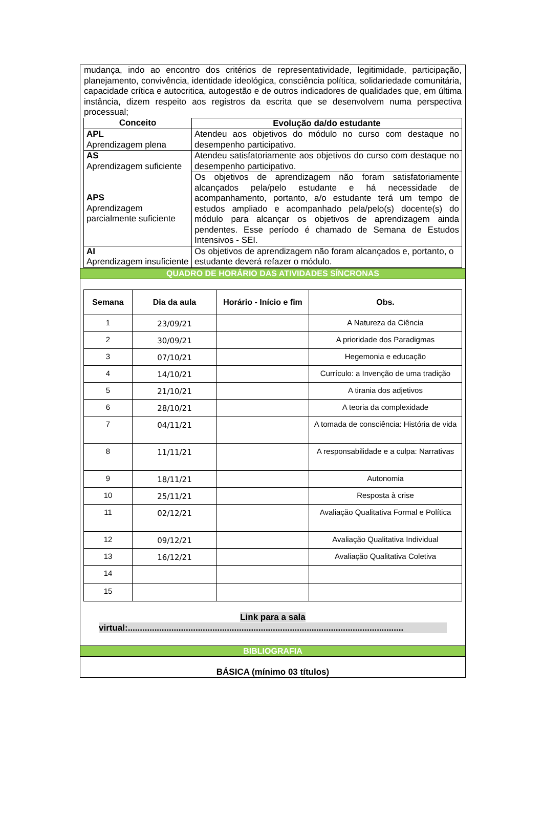mudança, indo ao encontro dos critérios de representatividade, legitimidade, participação, planejamento, convivência, identidade ideológica, consciência política, solidariedade comunitária, capacidade crítica e autocritica, autogestão e de outros indicadores de qualidades que, em última instância, dizem respeito aos registros da escrita que se desenvolvem numa perspectiva processual;
| Conceito | Evolução da/do estudante |
| --- | --- |
| APL Aprendizagem plena | Atendeu aos objetivos do módulo no curso com destaque no desempenho participativo. |
| AS Aprendizagem suficiente APS Aprendizagem parcialmente suficiente | Atendeu satisfatoriamente aos objetivos do curso com destaque no desempenho participativo. |
| | Os objetivos de aprendizagem não foram satisfatoriamente alcançados pela/pelo estudante e há necessidade de acompanhamento, portanto, a/o estudante terá um tempo de estudos ampliado e acompanhado pela/pelo(s) docente(s) do módulo para alcançar os objetivos de aprendizagem ainda pendentes. Esse período é chamado de Semana de Estudos Intensivos - SEI. |
| AI Aprendizagem insuficiente | Os objetivos de aprendizagem não foram alcançados e, portanto, o estudante deverá refazer o módulo. |
QUADRO DE HORÁRIO DAS ATIVIDADES SÍNCRONAS
| Semana | Dia da aula | Horário - Início e fim | Obs. |
| --- | --- | --- | --- |
| 1 | 23/09/21 | | A Natureza da Ciência |
| 2 | 30/09/21 | | A prioridade dos Paradigmas |
| 3 | 07/10/21 | | Hegemonia e educação |
| 4 | 14/10/21 | | Currículo: a Invenção de uma tradição |
| 5 | 21/10/21 | | A tirania dos adjetivos |
| 6 | 28/10/21 | | A teoria da complexidade |
| 7 | 04/11/21 | | A tomada de consciência: História de vida |
| 8 | 11/11/21 | | A responsabilidade e a culpa: Narrativas |
| 9 | 18/11/21 | | Autonomia |
| 10 | 25/11/21 | | Resposta à crise |
| 11 | 02/12/21 | | Avaliação Qualitativa Formal e Política |
| 12 | 09/12/21 | | Avaliação Qualitativa Individual |
| 13 | 16/12/21 | | Avaliação Qualitativa Coletiva |
| 14 | | | |
| 15 | | | |
Link para a sala
virtual:..................................................................................................................
BIBLIOGRAFIA
BÁSICA (mínimo 03 títulos)